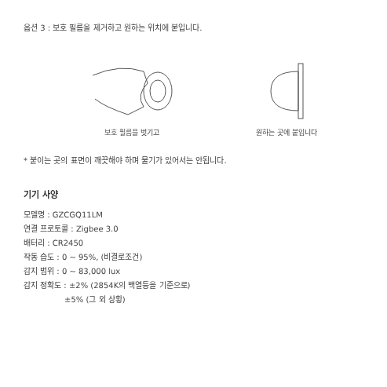옵션 3 : 보호 필름을 제거하고 원하는 위치에 붙입니다.
보호 필름을 벗기고 원하는 곳에 붙입니다
* 붙이는 곳의 표면이 깨끗해야 하며 물기가 있어서는 안됩니다.
기기 사양
모델명 : GZCGQ11LM
연결 프로토콜 : Zigbee 3.0
배터리 : CR2450
작동 습도 : 0 ~ 95%, (비결로조건)
감지 범위 : 0 ~ 83,000 lux
감지 정확도 : ±2% (2854K의 백열등을 기준으로)
±5% (그 외 상황)